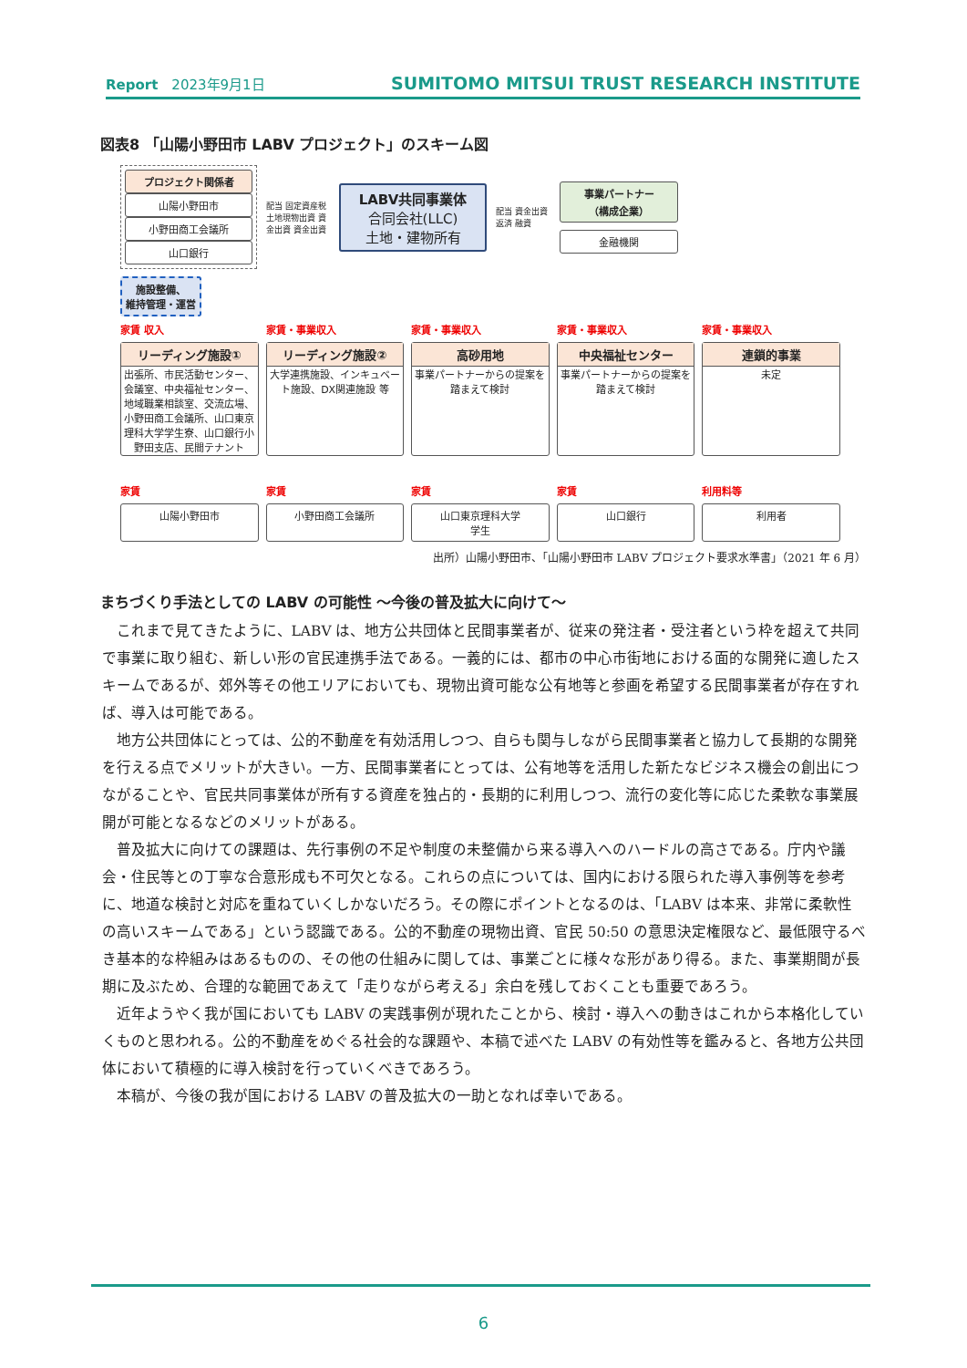Report　2023年9月1日
SUMITOMO MITSUI TRUST RESEARCH INSTITUTE
図表8 「山陽小野田市 LABV プロジェクト」のスキーム図
プロジェクト関係者
山陽小野田市
小野田商工会議所
山口銀行
配当 固定資産税 土地現物出資 資金出資 資金出資
LABV共同事業体
合同会社(LLC)
土地・建物所有
配当 資金出資 返済 融資
事業パートナー
（構成企業）
金融機関
施設整備、
維持管理・運営
家賃 収入 家賃・事業収入 家賃・事業収入 家賃・事業収入 家賃・事業収入
リーディング施設①
出張所、市民活動センター、会議室、中央福祉センター、地域職業相談室、交流広場、小野田商工会議所、山口東京理科大学学生寮、山口銀行小野田支店、民間テナント
リーディング施設②
大学連携施設、インキュベート施設、DX関連施設 等
高砂用地
事業パートナーからの提案を踏まえて検討
中央福祉センター
事業パートナーからの提案を踏まえて検討
連鎖的事業
未定
家賃 家賃 家賃 家賃 利用料等
山陽小野田市 小野田商工会議所 山口東京理科大学
学生
山口銀行 利用者
出所）山陽小野田市、「山陽小野田市 LABV プロジェクト要求水準書」（2021 年 6 月）
まちづくり手法としての LABV の可能性 ～今後の普及拡大に向けて～
これまで見てきたように、LABV は、地方公共団体と民間事業者が、従来の発注者・受注者という枠を超えて共同で事業に取り組む、新しい形の官民連携手法である。一義的には、都市の中心市街地における面的な開発に適したスキームであるが、郊外等その他エリアにおいても、現物出資可能な公有地等と参画を希望する民間事業者が存在すれば、導入は可能である。
地方公共団体にとっては、公的不動産を有効活用しつつ、自らも関与しながら民間事業者と協力して長期的な開発を行える点でメリットが大きい。一方、民間事業者にとっては、公有地等を活用した新たなビジネス機会の創出につながることや、官民共同事業体が所有する資産を独占的・長期的に利用しつつ、流行の変化等に応じた柔軟な事業展開が可能となるなどのメリットがある。
普及拡大に向けての課題は、先行事例の不足や制度の未整備から来る導入へのハードルの高さである。庁内や議会・住民等との丁寧な合意形成も不可欠となる。これらの点については、国内における限られた導入事例等を参考に、地道な検討と対応を重ねていくしかないだろう。その際にポイントとなるのは、「LABV は本来、非常に柔軟性の高いスキームである」という認識である。公的不動産の現物出資、官民 50:50 の意思決定権限など、最低限守るべき基本的な枠組みはあるものの、その他の仕組みに関しては、事業ごとに様々な形があり得る。また、事業期間が長期に及ぶため、合理的な範囲であえて「走りながら考える」余白を残しておくことも重要であろう。
近年ようやく我が国においても LABV の実践事例が現れたことから、検討・導入への動きはこれから本格化していくものと思われる。公的不動産をめぐる社会的な課題や、本稿で述べた LABV の有効性等を鑑みると、各地方公共団体において積極的に導入検討を行っていくべきであろう。
本稿が、今後の我が国における LABV の普及拡大の一助となれば幸いである。
6